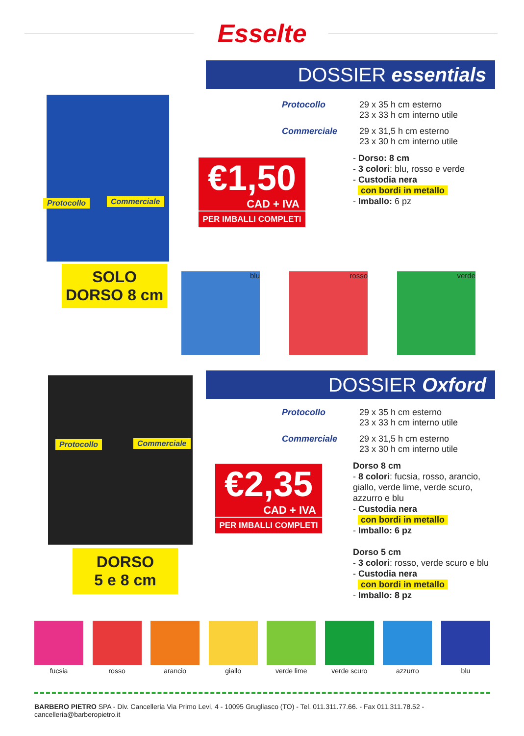Esselte
DOSSIER essentials
Protocollo Commerciale
SOLO
DORSO 8 cm
Protocollo 29 x 35 h cm esterno
23 x 33 h cm interno utile
Commerciale 29 x 31,5 h cm esterno
23 x 30 h cm interno utile
- Dorso: 8 cm
- 3 colori: blu, rosso e verde
- Custodia nera
con bordi in metallo
- Imballo: 6 pz
€1,50
CAD + IVA
PER IMBALLI COMPLETI
blu rosso verde
DOSSIER Oxford
Protocollo Commerciale
DORSO
5 e 8 cm
Protocollo 29 x 35 h cm esterno
23 x 33 h cm interno utile
Commerciale 29 x 31,5 h cm esterno
23 x 30 h cm interno utile
Dorso 8 cm
- 8 colori: fucsia, rosso, arancio, giallo, verde lime, verde scuro, azzurro e blu
- Custodia nera
con bordi in metallo
- Imballo: 6 pz
Dorso 5 cm
- 3 colori: rosso, verde scuro e blu
- Custodia nera
con bordi in metallo
- Imballo: 8 pz
€2,35
CAD + IVA
PER IMBALLI COMPLETI
fucsia rosso arancio giallo verde lime verde scuro azzurro blu
BARBERO PIETRO SPA - Div. Cancelleria Via Primo Levi, 4 - 10095 Grugliasco (TO) - Tel. 011.311.77.66. - Fax 011.311.78.52 - cancelleria@barberopietro.it